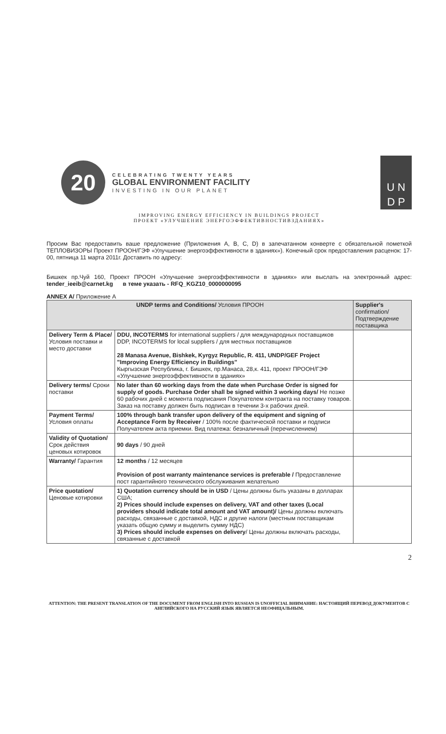20
CELEBRATING TWENTY YEARS
GLOBAL ENVIRONMENT FACILITY
INVESTING IN OUR PLANET
U N
D P
IMPROVING ENERGY EFFICIENCY IN BUILDINGS PROJECT
ПРОЕКТ «УЛУЧШЕНИЕ ЭНЕРГОЭФФЕКТИВНОСТИВЗДАНИЯХ»
Просим Вас предоставить ваше предложение (Приложения A, B, C, D) в запечатанном конверте с обязательной пометкой ТЕПЛОВИЗОРЫ Проект ПРООН/ГЭФ «Улучшение энергоэффективности в зданиях»). Конечный срок предоставления расценок: 17-00, пятница 11 марта 2011г. Доставить по адресу:
Бишкек пр.Чуй 160, Проект ПРООН «Улучшение энергоэффективности в зданиях» или выслать на электронный адрес: tender_ieeib@carnet.kg в теме указать - RFQ_KGZ10_0000000095
ANNEX A/ Приложение А
| UNDP terms and Conditions/ Условия ПРООН | | Supplier's confirmation/ Подтверждение поставщика |
| --- | --- | --- |
| Delivery Term & Place/ Условия поставки и место доставки | DDU, INCOTERMS for international suppliers / для международных поставщиков DDP, INCOTERMS for local suppliers / для местных поставщиков 28 Manasa Avenue, Bishkek, Kyrgyz Republic, R. 411, UNDP/GEF Project "Improving Energy Efficiency in Buildings" Кыргызская Республика, г. Бишкек, пр.Манаса, 28,к. 411, проект ПРООН/ГЭФ «Улучшение энергоэффективности в зданиях» | |
| Delivery terms/ Сроки поставки | No later than 60 working days from the date when Purchase Order is signed for supply of goods. Purchase Order shall be signed within 3 working days/ Не позже 60 рабочих дней с момента подписания Покупателем контракта на поставку товаров. Заказ на поставку должен быть подписан в течении 3-х рабочих дней. | |
| Payment Terms/ Условия оплаты | 100% through bank transfer upon delivery of the equipment and signing of Acceptance Form by Receiver / 100% после фактической поставки и подписи Получателем акта приемки. Вид платежа: безналичный (перечислением) | |
| Validity of Quotation/ Срок действия ценовых котировок | 90 days / 90 дней | |
| Warranty/ Гарантия | 12 months / 12 месяцев Provision of post warranty maintenance services is preferable / Предоставление пост гарантийного технического обслуживания желательно | |
| Price quotation/ Ценовые котировки | 1) Quotation currency should be in USD / Цены должны быть указаны в долларах США; 2) Prices should include expenses on delivery, VAT and other taxes (Local providers should indicate total amount and VAT amount)/ Цены должны включать расходы, связанные с доставкой, НДС и другие налоги (местным поставщикам указать общую сумму и выделить сумму НДС) 3) Prices should include expenses on delivery / Цены должны включать расходы, связанные с доставкой | |
2
ATTENTION: THE PRESENT TRANSLATION OF THE DOCUMENT FROM ENGLISH INTO RUSSIAN IS UNOFFICIAL ВНИМАНИЕ: НАСТОЯЩИЙ ПЕРЕВОД ДОКУМЕНТОВ С АНГЛИЙСКОГО НА РУССКИЙ ЯЗЫК ЯВЛЯЕТСЯ НЕОФИЦАЛЬНЫМ.